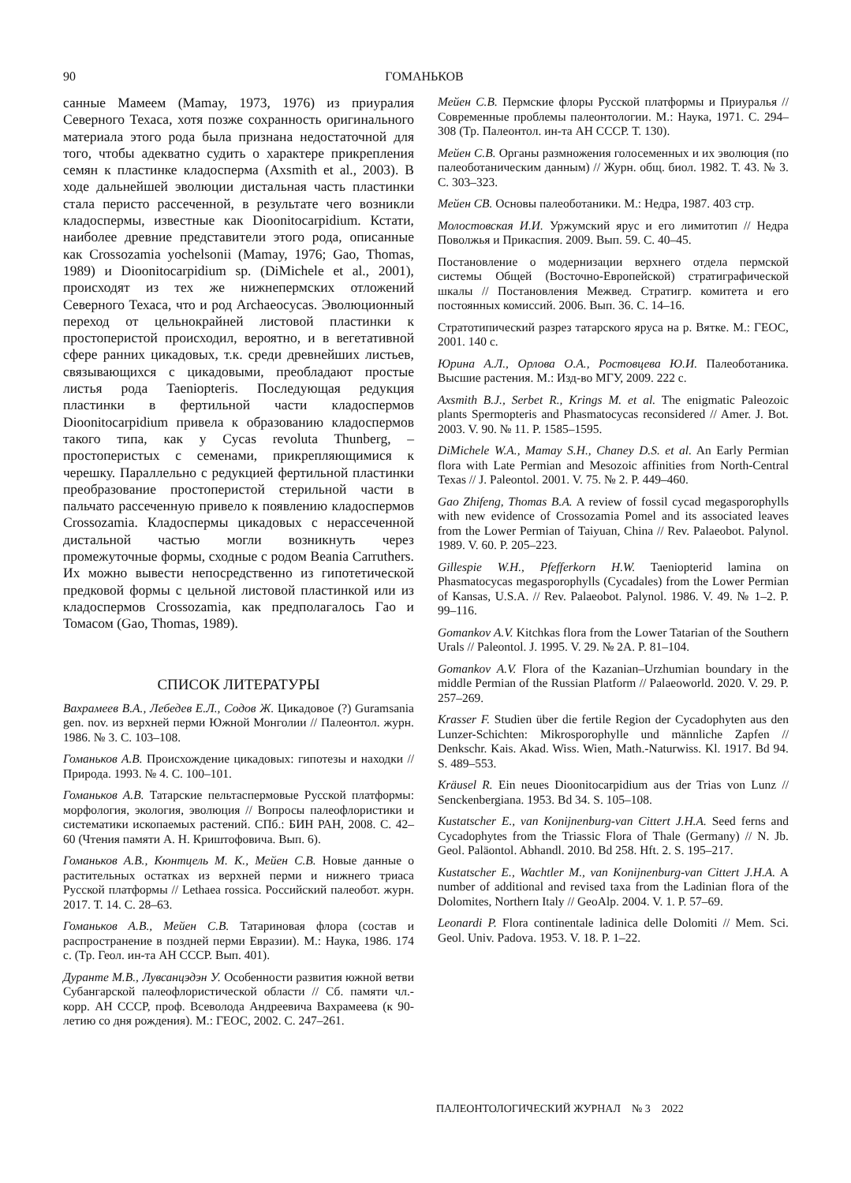90 ГОМАНЬКОВ
санные Мамеем (Mamay, 1973, 1976) из приуралия Северного Техаса, хотя позже сохранность оригинального материала этого рода была признана недостаточной для того, чтобы адекватно судить о характере прикрепления семян к пластинке кладосперма (Axsmith et al., 2003). В ходе дальнейшей эволюции дистальная часть пластинки стала перисто рассеченной, в результате чего возникли кладоспермы, известные как Dioonitocarpidium. Кстати, наиболее древние представители этого рода, описанные как Crossozamia yochelsonii (Mamay, 1976; Gao, Thomas, 1989) и Dioonitocarpidium sp. (DiMichele et al., 2001), происходят из тех же нижнепермских отложений Северного Техаса, что и род Archaeocycas. Эволюционный переход от цельнокрайней листовой пластинки к простоперистой происходил, вероятно, и в вегетативной сфере ранних цикадовых, т.к. среди древнейших листьев, связывающихся с цикадовыми, преобладают простые листья рода Taeniopteris. Последующая редукция пластинки в фертильной части кладоспермов Dioonitocarpidium привела к образованию кладоспермов такого типа, как у Cycas revoluta Thunberg, – простоперистых с семенами, прикрепляющимися к черешку. Параллельно с редукцией фертильной пластинки преобразование простоперистой стерильной части в пальчато рассеченную привело к появлению кладоспермов Crossozamia. Кладоспермы цикадовых с нерассеченной дистальной частью могли возникнуть через промежуточные формы, сходные с родом Beania Carruthers. Их можно вывести непосредственно из гипотетической предковой формы с цельной листовой пластинкой или из кладоспермов Crossozamia, как предполагалось Гао и Томасом (Gao, Thomas, 1989).
СПИСОК ЛИТЕРАТУРЫ
Вахрамеев В.А., Лебедев Е.Л., Содов Ж. Цикадовое (?) Guramsania gen. nov. из верхней перми Южной Монголии // Палеонтол. журн. 1986. № 3. С. 103–108.
Гоманьков А.В. Происхождение цикадовых: гипотезы и находки // Природа. 1993. № 4. С. 100–101.
Гоманьков А.В. Татарские пельтаспермовые Русской платформы: морфология, экология, эволюция // Вопросы палеофлористики и систематики ископаемых растений. СПб.: БИН РАН, 2008. С. 42–60 (Чтения памяти А. Н. Криштофовича. Вып. 6).
Гоманьков А.В., Кюнтцель М. К., Мейен С.В. Новые данные о растительных остатках из верхней перми и нижнего триаса Русской платформы // Lethaea rossica. Российский палеобот. журн. 2017. Т. 14. С. 28–63.
Гоманьков А.В., Мейен С.В. Татариновая флора (состав и распространение в поздней перми Евразии). М.: Наука, 1986. 174 с. (Тр. Геол. ин-та АН СССР. Вып. 401).
Дуранте М.В., Лувсанцэдэн У. Особенности развития южной ветви Субангарской палеофлористической области // Сб. памяти чл.-корр. АН СССР, проф. Всеволода Андреевича Вахрамеева (к 90-летию со дня рождения). М.: ГЕОС, 2002. С. 247–261.
Мейен С.В. Пермские флоры Русской платформы и Приуралья // Современные проблемы палеонтологии. М.: Наука, 1971. С. 294–308 (Тр. Палеонтол. ин-та АН СССР. Т. 130).
Мейен С.В. Органы размножения голосеменных и их эволюция (по палеоботаническим данным) // Журн. общ. биол. 1982. Т. 43. № 3. С. 303–323.
Мейен СВ. Основы палеоботаники. М.: Недра, 1987. 403 стр.
Молостовская И.И. Уржумский ярус и его лимитотип // Недра Поволжья и Прикаспия. 2009. Вып. 59. С. 40–45.
Постановление о модернизации верхнего отдела пермской системы Общей (Восточно-Европейской) стратиграфической шкалы // Постановления Межвед. Стратигр. комитета и его постоянных комиссий. 2006. Вып. 36. С. 14–16.
Стратотипический разрез татарского яруса на р. Вятке. М.: ГЕОС, 2001. 140 с.
Юрина А.Л., Орлова О.А., Ростовцева Ю.И. Палеоботаника. Высшие растения. М.: Изд-во МГУ, 2009. 222 с.
Axsmith B.J., Serbet R., Krings M. et al. The enigmatic Paleozoic plants Spermopteris and Phasmatocycas reconsidered // Amer. J. Bot. 2003. V. 90. № 11. P. 1585–1595.
DiMichele W.A., Mamay S.H., Chaney D.S. et al. An Early Permian flora with Late Permian and Mesozoic affinities from North-Central Texas // J. Paleontol. 2001. V. 75. № 2. P. 449–460.
Gao Zhifeng, Thomas B.A. A review of fossil cycad megasporophylls with new evidence of Crossozamia Pomel and its associated leaves from the Lower Permian of Taiyuan, China // Rev. Palaeobot. Palynol. 1989. V. 60. P. 205–223.
Gillespie W.H., Pfefferkorn H.W. Taeniopterid lamina on Phasmatocycas megasporophylls (Cycadales) from the Lower Permian of Kansas, U.S.A. // Rev. Palaeobot. Palynol. 1986. V. 49. № 1–2. P. 99–116.
Gomankov A.V. Kitchkas flora from the Lower Tatarian of the Southern Urals // Paleontol. J. 1995. V. 29. № 2A. P. 81–104.
Gomankov A.V. Flora of the Kazanian–Urzhumian boundary in the middle Permian of the Russian Platform // Palaeoworld. 2020. V. 29. P. 257–269.
Krasser F. Studien über die fertile Region der Cycadophyten aus den Lunzer-Schichten: Mikrosporophylle und männliche Zapfen // Denkschr. Kais. Akad. Wiss. Wien, Math.-Naturwiss. Kl. 1917. Bd 94. S. 489–553.
Kräusel R. Ein neues Dioonitocarpidium aus der Trias von Lunz // Senckenbergiana. 1953. Bd 34. S. 105–108.
Kustatscher E., van Konijnenburg-van Cittert J.H.A. Seed ferns and Cycadophytes from the Triassic Flora of Thale (Germany) // N. Jb. Geol. Paläontol. Abhandl. 2010. Bd 258. Hft. 2. S. 195–217.
Kustatscher E., Wachtler M., van Konijnenburg-van Cittert J.H.A. A number of additional and revised taxa from the Ladinian flora of the Dolomites, Northern Italy // GeoAlp. 2004. V. 1. P. 57–69.
Leonardi P. Flora continentale ladinica delle Dolomiti // Mem. Sci. Geol. Univ. Padova. 1953. V. 18. P. 1–22.
ПАЛЕОНТОЛОГИЧЕСКИЙ ЖУРНАЛ № 3 2022